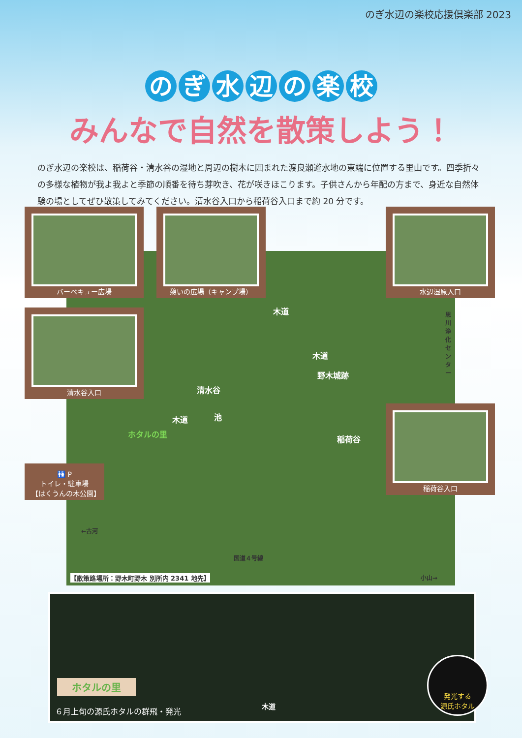のぎ水辺の楽校応援倶楽部 2023
のぎ水辺の楽校
みんなで自然を散策しよう！
のぎ水辺の楽校は、稲荷谷・清水谷の湿地と周辺の樹木に囲まれた渡良瀬遊水地の東端に位置する里山です。四季折々の多様な植物が我よ我よと季節の順番を待ち芽吹き、花が咲きほこります。子供さんから年配の方まで、身近な自然体験の場としてぜひ散策してみてください。清水谷入口から稲荷谷入口まで約 20 分です。
木道
木道
池
野木城跡
清水谷
木道
ホタルの里
稲荷谷
思川浄化センター
←古河
国道４号線
小山→
【散策路場所：野木町野木 別所内 2341 地先】
バーベキュー広場 憩いの広場（キャンプ場） 水辺湿原入口
清水谷入口
稲荷谷入口
🚻 P
トイレ・駐車場
【はくうんの木公園】
ホタルの里
６月上旬の源氏ホタルの群飛・発光
木道
発光する
源氏ホタル